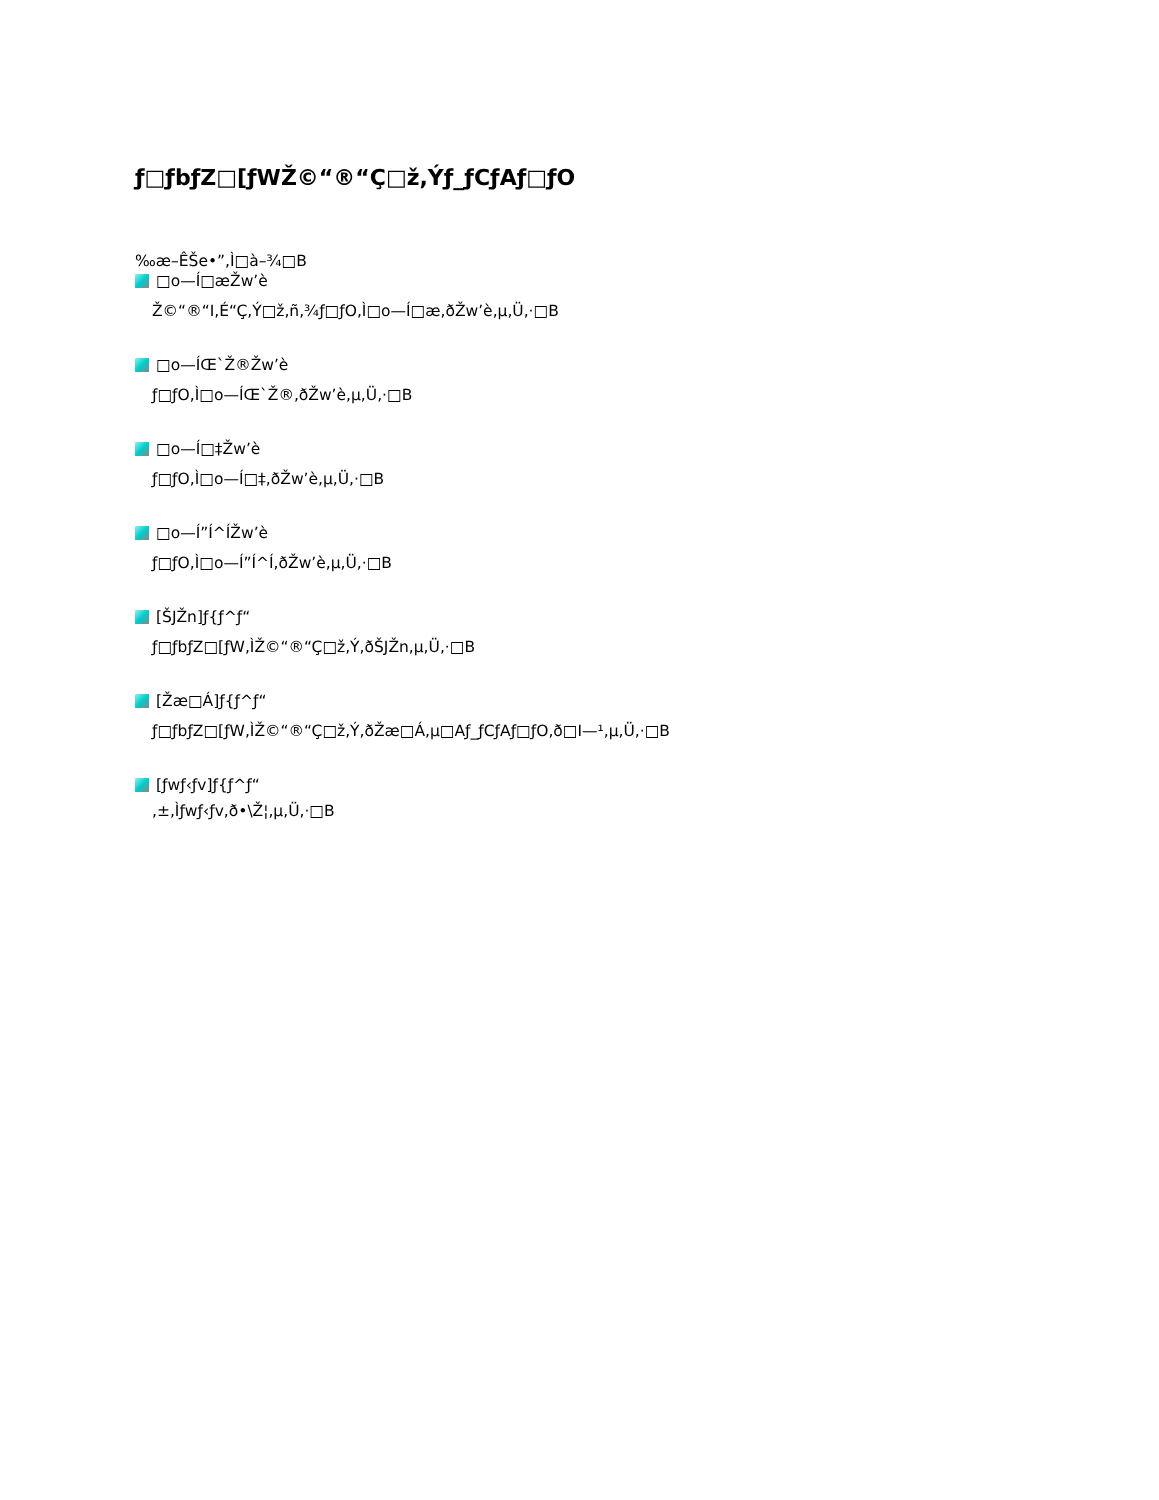ƒ□ƒbƒZ□[ƒWŽ©“®“Ç□ž,Ýƒ_ƒCƒAƒ□ƒO
‰æ–ÊŠe•”,Ì□à–¾□B
□o—Í□æŽw’è
Ž©“®“I,É“Ç,Ý□ž,ñ,¾ƒ□ƒO,Ì□o—Í□æ,ðŽw’è,µ,Ü,·□B
□o—ÍŒ`Ž®Žw’è
ƒ□ƒO,Ì□o—ÍŒ`Ž®,ðŽw’è,µ,Ü,·□B
□o—Í□‡Žw’è
ƒ□ƒO,Ì□o—Í□‡,ðŽw’è,µ,Ü,·□B
□o—Í”Í^ÍŽw’è
ƒ□ƒO,Ì□o—Í”Í^Í,ðŽw’è,µ,Ü,·□B
[ŠJŽn]ƒ{ƒ^ƒ“
ƒ□ƒbƒZ□[ƒW,ÌŽ©“®“Ç□ž,Ý,ðŠJŽn,µ,Ü,·□B
[Žæ□Á]ƒ{ƒ^ƒ“
ƒ□ƒbƒZ□[ƒW,ÌŽ©“®“Ç□ž,Ý,ðŽæ□Á,µ□Aƒ_ƒCƒAƒ□ƒO,ð□I—¹,µ,Ü,·□B
[ƒwƒ‹ƒv]ƒ{ƒ^ƒ“
,±,Ìƒwƒ‹ƒv,ð•\Ž¦,µ,Ü,·□B